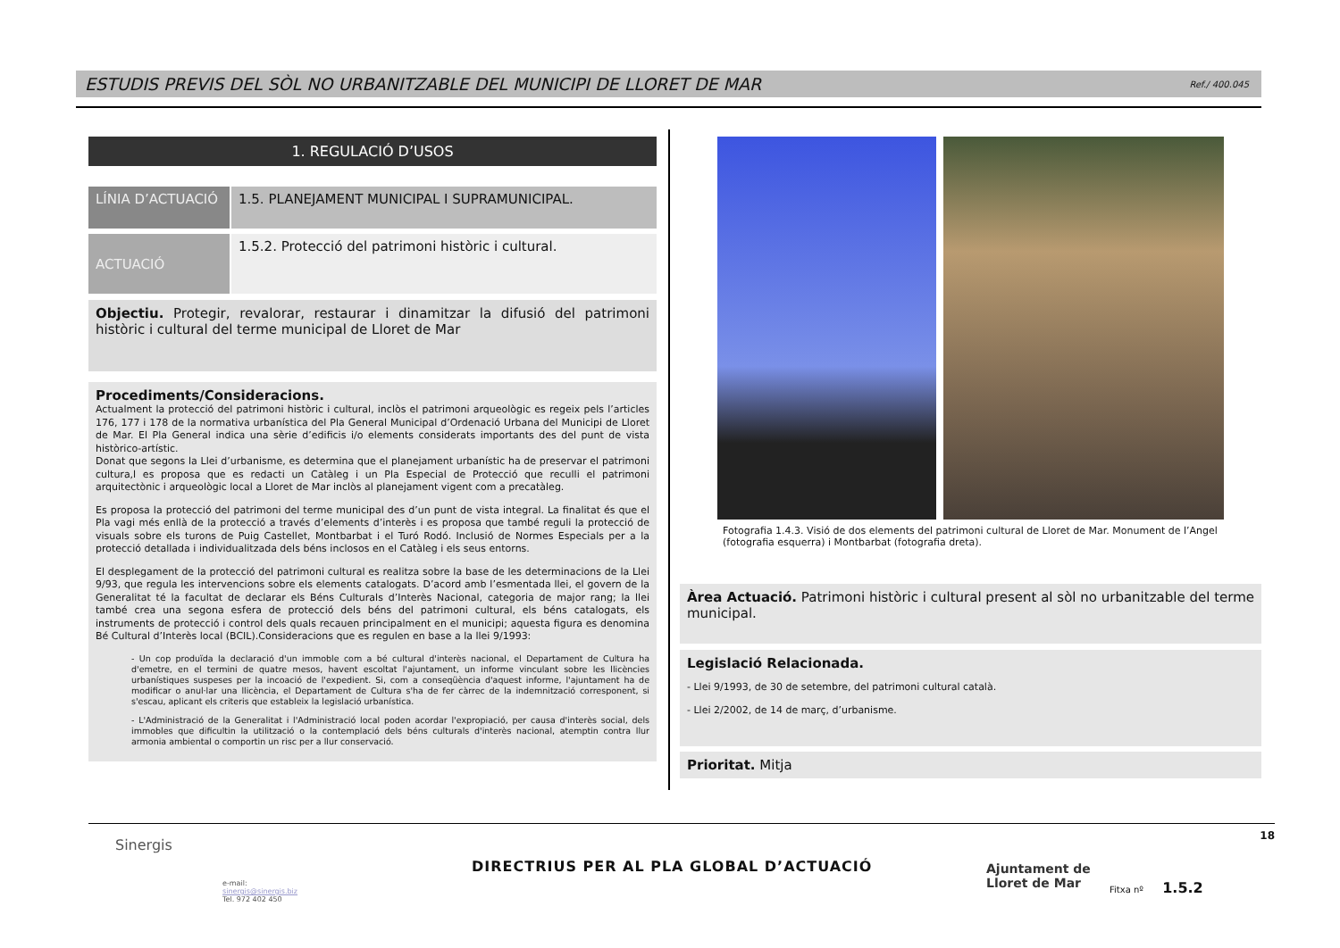ESTUDIS PREVIS DEL SÒL NO URBANITZABLE DEL MUNICIPI DE LLORET DE MAR Ref./ 400.045
1. REGULACIÓ D’USOS
LÍNIA D’ACTUACIÓ 1.5. PLANEJAMENT MUNICIPAL I SUPRAMUNICIPAL.
ACTUACIÓ
1.5.2. Protecció del patrimoni històric i cultural.
Objectiu. Protegir, revalorar, restaurar i dinamitzar la difusió del patrimoni històric i cultural del terme municipal de Lloret de Mar
Procediments/Consideracions.
Actualment la protecció del patrimoni històric i cultural, inclòs el patrimoni arqueològic es regeix pels l’articles 176, 177 i 178 de la normativa urbanística del Pla General Municipal d’Ordenació Urbana del Municipi de Lloret de Mar. El Pla General indica una sèrie d’edificis i/o elements considerats importants des del punt de vista històrico-artístic.
Donat que segons la Llei d’urbanisme, es determina que el planejament urbanístic ha de preservar el patrimoni cultura,l es proposa que es redacti un Catàleg i un Pla Especial de Protecció que reculli el patrimoni arquitectònic i arqueològic local a Lloret de Mar inclòs al planejament vigent com a precatàleg.
Es proposa la protecció del patrimoni del terme municipal des d’un punt de vista integral. La finalitat és que el Pla vagi més enllà de la protecció a través d’elements d’interès i es proposa que també reguli la protecció de visuals sobre els turons de Puig Castellet, Montbarbat i el Turó Rodó. Inclusió de Normes Especials per a la protecció detallada i individualitzada dels béns inclosos en el Catàleg i els seus entorns.
El desplegament de la protecció del patrimoni cultural es realitza sobre la base de les determinacions de la Llei 9/93, que regula les intervencions sobre els elements catalogats. D’acord amb l’esmentada llei, el govern de la Generalitat té la facultat de declarar els Béns Culturals d’Interès Nacional, categoria de major rang; la llei també crea una segona esfera de protecció dels béns del patrimoni cultural, els béns catalogats, els instruments de protecció i control dels quals recauen principalment en el municipi; aquesta figura es denomina Bé Cultural d’Interès local (BCIL).Consideracions que es regulen en base a la llei 9/1993:
- Un cop produïda la declaració d'un immoble com a bé cultural d'interès nacional, el Departament de Cultura ha d'emetre, en el termini de quatre mesos, havent escoltat l'ajuntament, un informe vinculant sobre les llicències urbanístiques suspeses per la incoació de l'expedient. Si, com a conseqüència d'aquest informe, l'ajuntament ha de modificar o anul·lar una llicència, el Departament de Cultura s'ha de fer càrrec de la indemnització corresponent, si s'escau, aplicant els criteris que estableix la legislació urbanística.
- L'Administració de la Generalitat i l'Administració local poden acordar l'expropiació, per causa d'interès social, dels immobles que dificultin la utilització o la contemplació dels béns culturals d'interès nacional, atemptin contra llur armonia ambiental o comportin un risc per a llur conservació.
Fotografia 1.4.3. Visió de dos elements del patrimoni cultural de Lloret de Mar. Monument de l’Angel (fotografia esquerra) i Montbarbat (fotografia dreta).
Àrea Actuació. Patrimoni històric i cultural present al sòl no urbanitzable del terme municipal.
Legislació Relacionada.
- Llei 9/1993, de 30 de setembre, del patrimoni cultural català.
- Llei 2/2002, de 14 de març, d’urbanisme.
Prioritat. Mitja
18
Sinergis
e-mail:
sinergis@sinergis.biz
Tel. 972 402 450
DIRECTRIUS PER AL PLA GLOBAL D’ACTUACIÓ
Ajuntament de
Lloret de Mar
Fitxa nº 1.5.2